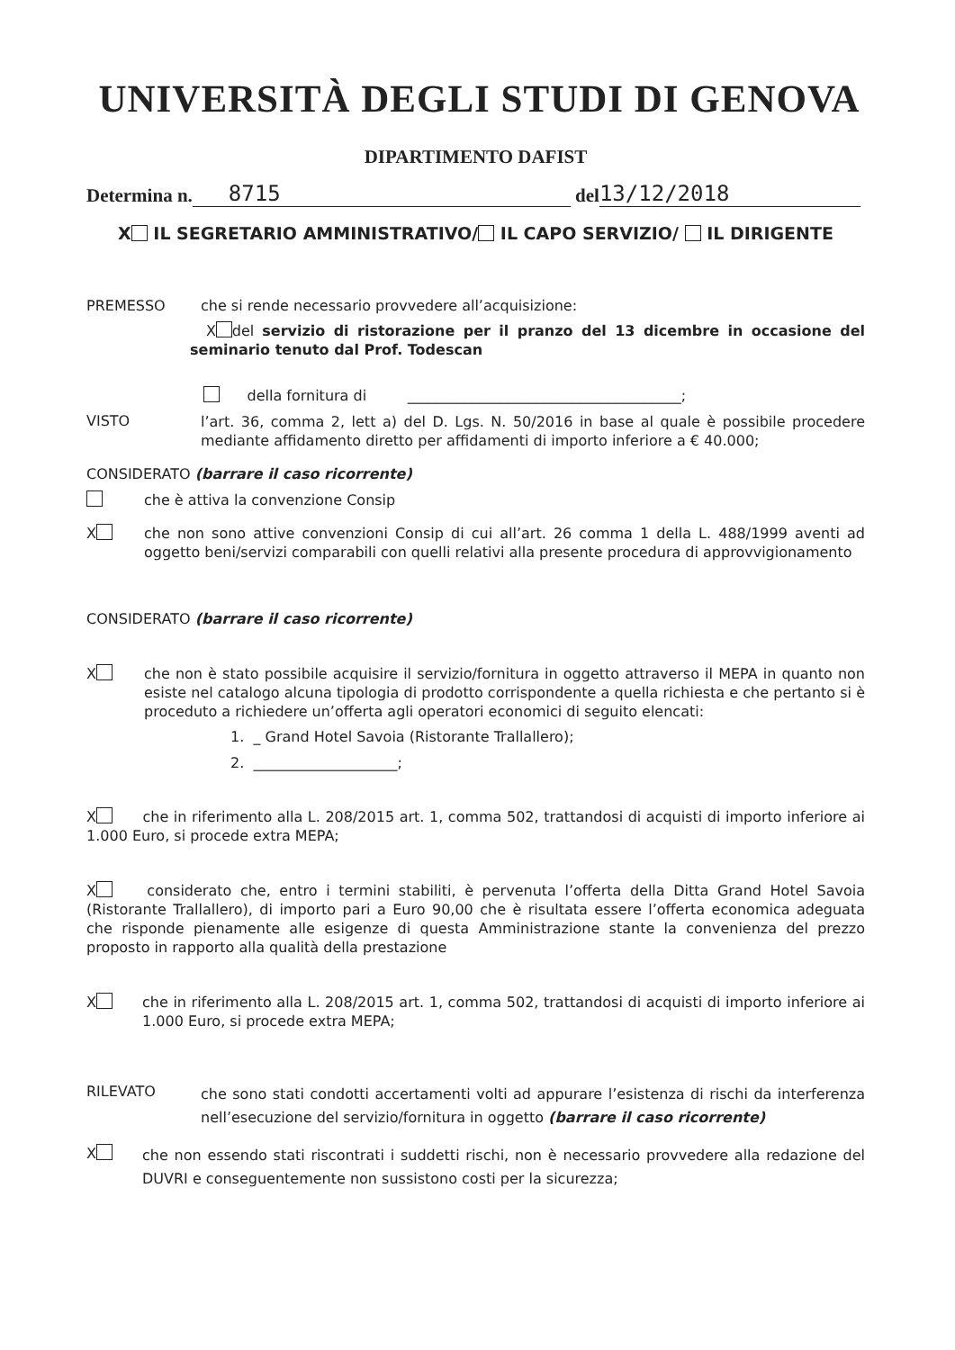UNIVERSITÀ DEGLI STUDI DI GENOVA
DIPARTIMENTO DAFIST
Determina n. 8715 del 13/12/2018
X IL SEGRETARIO AMMINISTRATIVO/ IL CAPO SERVIZIO/ IL DIRIGENTE
PREMESSO che si rende necessario provvedere all’acquisizione:
X del servizio di ristorazione per il pranzo del 13 dicembre in occasione del seminario tenuto dal Prof. Todescan
della fornitura di ______________________________________;
VISTO
l’art. 36, comma 2, lett a) del D. Lgs. N. 50/2016 in base al quale è possibile procedere mediante affidamento diretto per affidamenti di importo inferiore a € 40.000;
CONSIDERATO (barrare il caso ricorrente)
che è attiva la convenzione Consip
X
che non sono attive convenzioni Consip di cui all’art. 26 comma 1 della L. 488/1999 aventi ad oggetto beni/servizi comparabili con quelli relativi alla presente procedura di approvvigionamento
CONSIDERATO (barrare il caso ricorrente)
X
che non è stato possibile acquisire il servizio/fornitura in oggetto attraverso il MEPA in quanto non esiste nel catalogo alcuna tipologia di prodotto corrispondente a quella richiesta e che pertanto si è proceduto a richiedere un’offerta agli operatori economici di seguito elencati:
1. _ Grand Hotel Savoia (Ristorante Trallallero);
2. ____________________;
X che in riferimento alla L. 208/2015 art. 1, comma 502, trattandosi di acquisti di importo inferiore ai 1.000 Euro, si procede extra MEPA;
X considerato che, entro i termini stabiliti, è pervenuta l’offerta della Ditta Grand Hotel Savoia (Ristorante Trallallero), di importo pari a Euro 90,00 che è risultata essere l’offerta economica adeguata che risponde pienamente alle esigenze di questa Amministrazione stante la convenienza del prezzo proposto in rapporto alla qualità della prestazione
X
che in riferimento alla L. 208/2015 art. 1, comma 502, trattandosi di acquisti di importo inferiore ai 1.000 Euro, si procede extra MEPA;
RILEVATO
che sono stati condotti accertamenti volti ad appurare l’esistenza di rischi da interferenza nell’esecuzione del servizio/fornitura in oggetto (barrare il caso ricorrente)
X
che non essendo stati riscontrati i suddetti rischi, non è necessario provvedere alla redazione del DUVRI e conseguentemente non sussistono costi per la sicurezza;